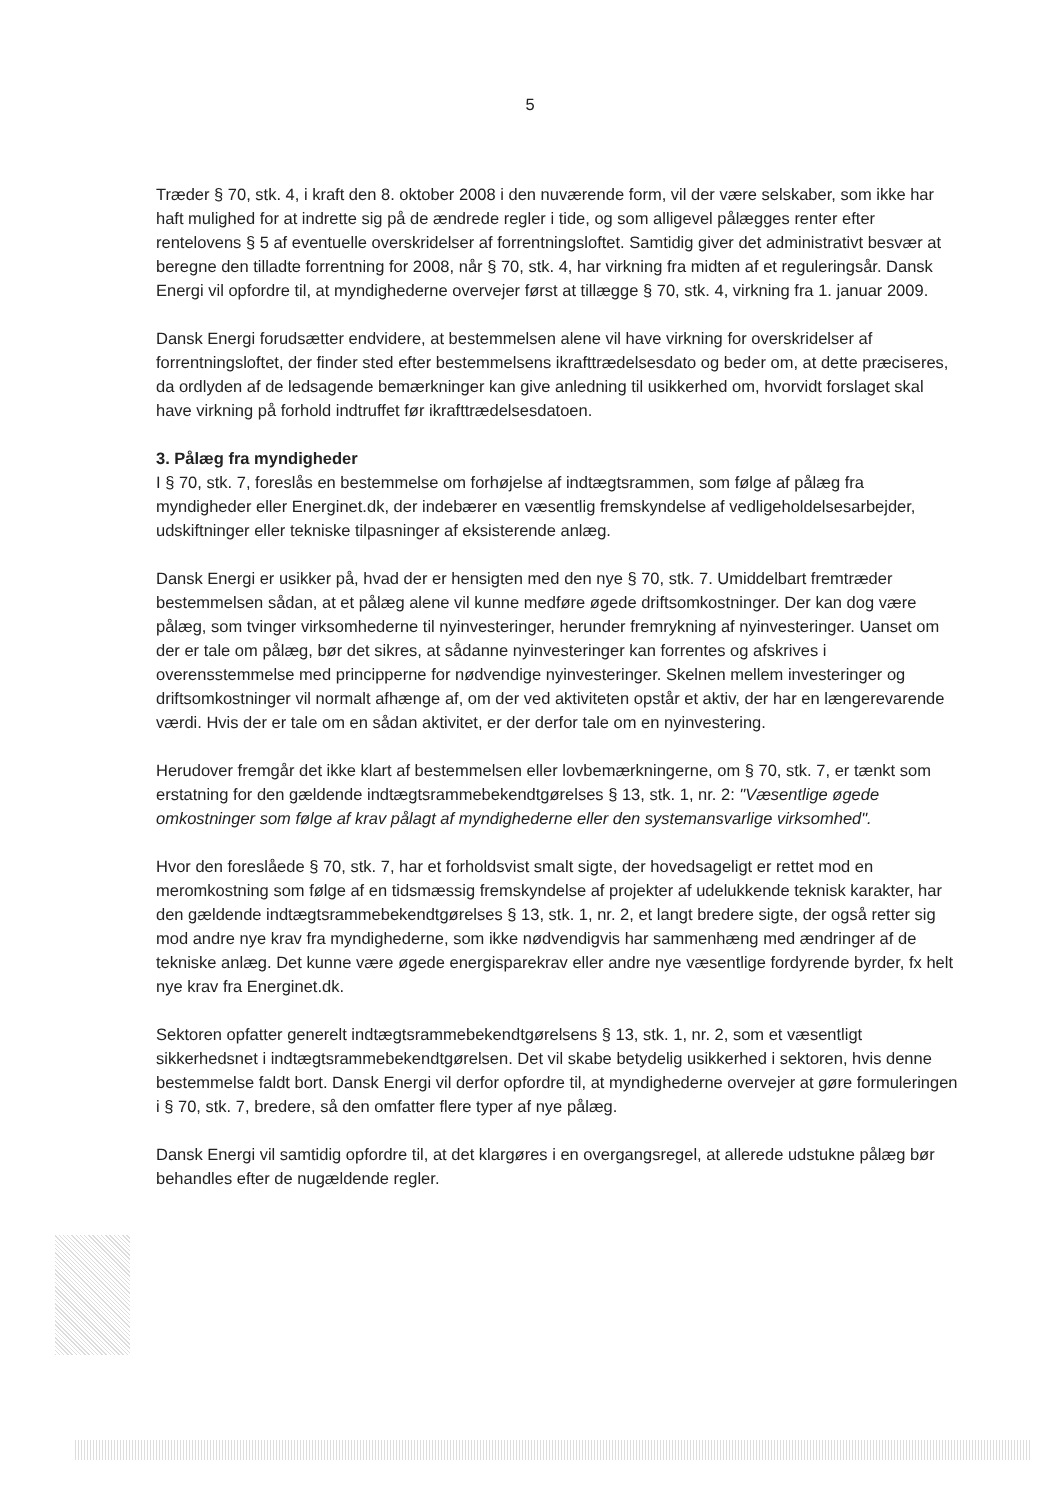5
Træder § 70, stk. 4, i kraft den 8. oktober 2008 i den nuværende form, vil der være selskaber, som ikke har haft mulighed for at indrette sig på de ændrede regler i tide, og som alligevel pålægges renter efter rentelovens § 5 af eventuelle overskridelser af forrentningsloftet. Samtidig giver det administrativt besvær at beregne den tilladte forrentning for 2008, når § 70, stk. 4, har virkning fra midten af et reguleringsår. Dansk Energi vil opfordre til, at myndighederne overvejer først at tillægge § 70, stk. 4, virkning fra 1. januar 2009.
Dansk Energi forudsætter endvidere, at bestemmelsen alene vil have virkning for overskridelser af forrentningsloftet, der finder sted efter bestemmelsens ikrafttrædelsesdato og beder om, at dette præciseres, da ordlyden af de ledsagende bemærkninger kan give anledning til usikkerhed om, hvorvidt forslaget skal have virkning på forhold indtruffet før ikrafttrædelsesdatoen.
3. Pålæg fra myndigheder
I § 70, stk. 7, foreslås en bestemmelse om forhøjelse af indtægtsrammen, som følge af pålæg fra myndigheder eller Energinet.dk, der indebærer en væsentlig fremskyndelse af vedligeholdelsesarbejder, udskiftninger eller tekniske tilpasninger af eksisterende anlæg.
Dansk Energi er usikker på, hvad der er hensigten med den nye § 70, stk. 7. Umiddelbart fremtræder bestemmelsen sådan, at et pålæg alene vil kunne medføre øgede driftsomkostninger. Der kan dog være pålæg, som tvinger virksomhederne til nyinvesteringer, herunder fremrykning af nyinvesteringer. Uanset om der er tale om pålæg, bør det sikres, at sådanne nyinvesteringer kan forrentes og afskrives i overensstemmelse med principperne for nødvendige nyinvesteringer. Skelnen mellem investeringer og driftsomkostninger vil normalt afhænge af, om der ved aktiviteten opstår et aktiv, der har en længerevarende værdi. Hvis der er tale om en sådan aktivitet, er der derfor tale om en nyinvestering.
Herudover fremgår det ikke klart af bestemmelsen eller lovbemærkningerne, om § 70, stk. 7, er tænkt som erstatning for den gældende indtægtsrammebekendtgørelses § 13, stk. 1, nr. 2: "Væsentlige øgede omkostninger som følge af krav pålagt af myndighederne eller den systemansvarlige virksomhed".
Hvor den foreslåede § 70, stk. 7, har et forholdsvist smalt sigte, der hovedsageligt er rettet mod en meromkostning som følge af en tidsmæssig fremskyndelse af projekter af udelukkende teknisk karakter, har den gældende indtægtsrammebekendtgørelses § 13, stk. 1, nr. 2, et langt bredere sigte, der også retter sig mod andre nye krav fra myndighederne, som ikke nødvendigvis har sammenhæng med ændringer af de tekniske anlæg. Det kunne være øgede energisparekrav eller andre nye væsentlige fordyrende byrder, fx helt nye krav fra Energinet.dk.
Sektoren opfatter generelt indtægtsrammebekendtgørelsens § 13, stk. 1, nr. 2, som et væsentligt sikkerhedsnet i indtægtsrammebekendtgørelsen. Det vil skabe betydelig usikkerhed i sektoren, hvis denne bestemmelse faldt bort. Dansk Energi vil derfor opfordre til, at myndighederne overvejer at gøre formuleringen i § 70, stk. 7, bredere, så den omfatter flere typer af nye pålæg.
Dansk Energi vil samtidig opfordre til, at det klargøres i en overgangsregel, at allerede udstukne pålæg bør behandles efter de nugældende regler.